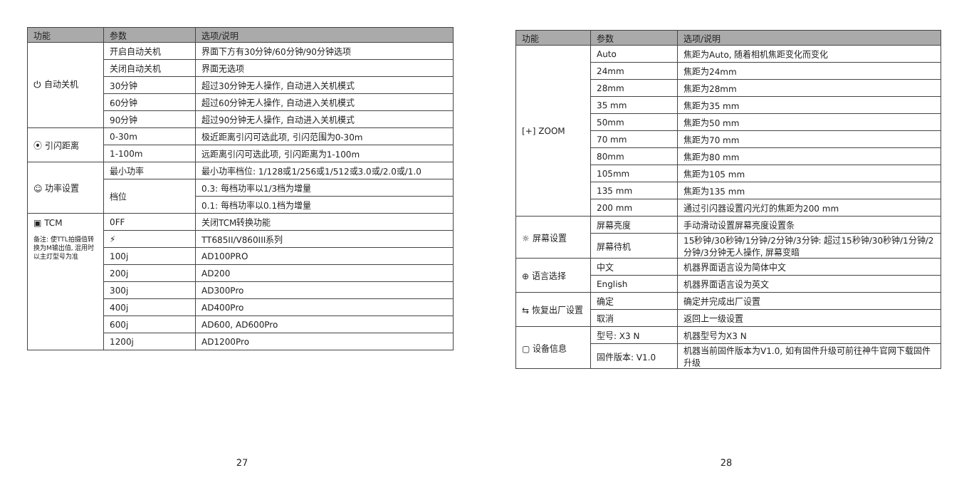| 功能 | 参数 | 选项/说明 |
| --- | --- | --- |
| ⏻ 自动关机 | 开启自动关机 | 界面下方有30分钟/60分钟/90分钟选项 |
| | 关闭自动关机 | 界面无选项 |
| | 30分钟 | 超过30分钟无人操作, 自动进入关机模式 |
| | 60分钟 | 超过60分钟无人操作, 自动进入关机模式 |
| | 90分钟 | 超过90分钟无人操作, 自动进入关机模式 |
| ⦿ 引闪距离 | 0-30m | 极近距离引闪可选此项, 引闪范围为0-30m |
| | 1-100m | 远距离引闪可选此项, 引闪距离为1-100m |
| ☺ 功率设置 | 最小功率 | 最小功率档位: 1/128或1/256或1/512或3.0或/2.0或/1.0 |
| | 档位 | 0.3: 每档功率以1/3档为增量 |
| | | 0.1: 每档功率以0.1档为增量 |
| ▣ TCM 备注: 使TTL拍摄值转换为M输出值, 混用时以主灯型号为准 | 0FF | 关闭TCM转换功能 |
| | ⚡ | TT685II/V860III系列 |
| | 100j | AD100PRO |
| | 200j | AD200 |
| | 300j | AD300Pro |
| | 400j | AD400Pro |
| | 600j | AD600, AD600Pro |
| | 1200j | AD1200Pro |
27
| 功能 | 参数 | 选项/说明 |
| --- | --- | --- |
| [+] ZOOM | Auto | 焦距为Auto, 随着相机焦距变化而变化 |
| | 24mm | 焦距为24mm |
| | 28mm | 焦距为28mm |
| | 35 mm | 焦距为35 mm |
| | 50mm | 焦距为50 mm |
| | 70 mm | 焦距为70 mm |
| | 80mm | 焦距为80 mm |
| | 105mm | 焦距为105 mm |
| | 135 mm | 焦距为135 mm |
| | 200 mm | 通过引闪器设置闪光灯的焦距为200 mm |
| ☼ 屏幕设置 | 屏幕亮度 | 手动滑动设置屏幕亮度设置条 |
| | 屏幕待机 | 15秒钟/30秒钟/1分钟/2分钟/3分钟: 超过15秒钟/30秒钟/1分钟/2分钟/3分钟无人操作, 屏幕变暗 |
| ⊕ 语言选择 | 中文 | 机器界面语言设为简体中文 |
| | English | 机器界面语言设为英文 |
| ⇆ 恢复出厂设置 | 确定 | 确定并完成出厂设置 |
| | 取消 | 返回上一级设置 |
| ▢ 设备信息 | 型号: X3 N | 机器型号为X3 N |
| | 固件版本: V1.0 | 机器当前固件版本为V1.0, 如有固件升级可前往神牛官网下载固件升级 |
28